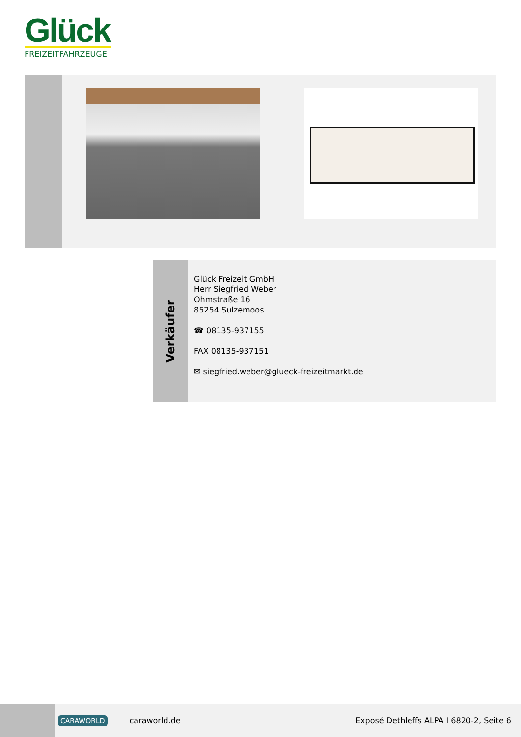Glück
FREIZEITFAHRZEUGE
Verkäufer
Glück Freizeit GmbH
Herr Siegfried Weber
Ohmstraße 16
85254 Sulzemoos
☎ 08135-937155
FAX 08135-937151
✉ siegfried.weber@glueck-freizeitmarkt.de
CARAWORLD caraworld.de Exposé Dethleffs ALPA I 6820-2, Seite 6